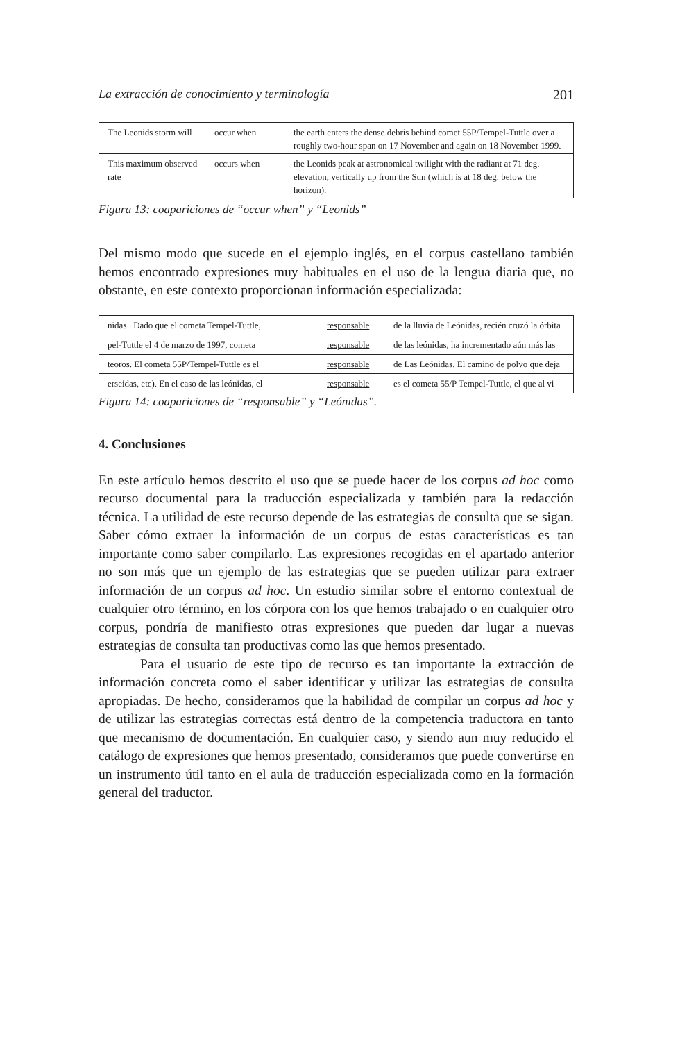La extracción de conocimiento y terminología 201
| The Leonids storm will | occur when | the earth enters the dense debris behind comet 55P/Tempel-Tuttle over a roughly two-hour span on 17 November and again on 18 November 1999. |
| This maximum observed rate | occurs when | the Leonids peak at astronomical twilight with the radiant at 71 deg. elevation, vertically up from the Sun (which is at 18 deg. below the horizon). |
Figura 13: coapariciones de “occur when” y “Leonids”
Del mismo modo que sucede en el ejemplo inglés, en el corpus castellano también hemos encontrado expresiones muy habituales en el uso de la lengua diaria que, no obstante, en este contexto proporcionan información especializada:
| nidas . Dado que el cometa Tempel-Tuttle, | responsable | de la lluvia de Leónidas, recién cruzó la órbita |
| pel-Tuttle el 4 de marzo de 1997, cometa | responsable | de las leónidas, ha incrementado aún más las |
| teoros. El cometa 55P/Tempel-Tuttle es el | responsable | de Las Leónidas. El camino de polvo que deja |
| erseidas, etc). En el caso de las leónidas, el | responsable | es el cometa 55/P Tempel-Tuttle, el que al vi |
Figura 14: coapariciones de “responsable” y “Leónidas”.
4. Conclusiones
En este artículo hemos descrito el uso que se puede hacer de los corpus ad hoc como recurso documental para la traducción especializada y también para la redacción técnica. La utilidad de este recurso depende de las estrategias de consulta que se sigan. Saber cómo extraer la información de un corpus de estas características es tan importante como saber compilarlo. Las expresiones recogidas en el apartado anterior no son más que un ejemplo de las estrategias que se pueden utilizar para extraer información de un corpus ad hoc. Un estudio similar sobre el entorno contextual de cualquier otro término, en los córpora con los que hemos trabajado o en cualquier otro corpus, pondría de manifiesto otras expresiones que pueden dar lugar a nuevas estrategias de consulta tan productivas como las que hemos presentado.
Para el usuario de este tipo de recurso es tan importante la extracción de información concreta como el saber identificar y utilizar las estrategias de consulta apropiadas. De hecho, consideramos que la habilidad de compilar un corpus ad hoc y de utilizar las estrategias correctas está dentro de la competencia traductora en tanto que mecanismo de documentación. En cualquier caso, y siendo aun muy reducido el catálogo de expresiones que hemos presentado, consideramos que puede convertirse en un instrumento útil tanto en el aula de traducción especializada como en la formación general del traductor.